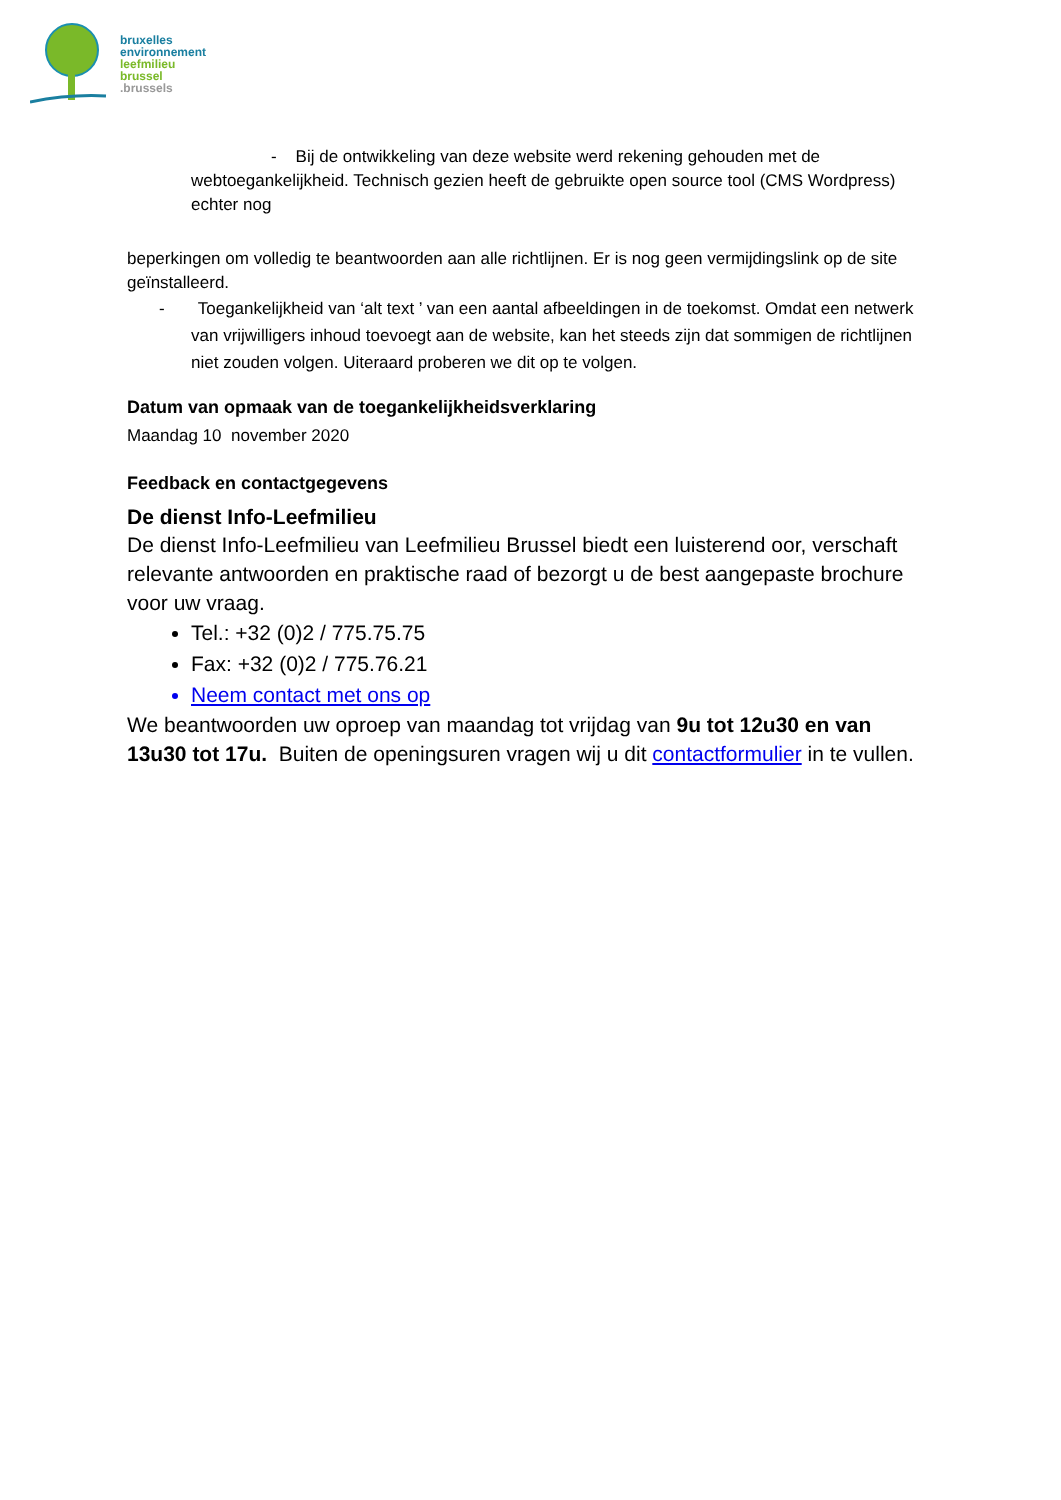bruxelles
environnement
leefmilieu
brussel
.brussels
- Bij de ontwikkeling van deze website werd rekening gehouden met de webtoegankelijkheid. Technisch gezien heeft de gebruikte open source tool (CMS Wordpress) echter nog
beperkingen om volledig te beantwoorden aan alle richtlijnen. Er is nog geen vermijdingslink op de site geïnstalleerd.
- Toegankelijkheid van ‘alt text ’ van een aantal afbeeldingen in de toekomst. Omdat een netwerk van vrijwilligers inhoud toevoegt aan de website, kan het steeds zijn dat sommigen de richtlijnen niet zouden volgen. Uiteraard proberen we dit op te volgen.
Datum van opmaak van de toegankelijkheidsverklaring
Maandag 10 november 2020
Feedback en contactgegevens
De dienst Info-Leefmilieu
De dienst Info-Leefmilieu van Leefmilieu Brussel biedt een luisterend oor, verschaft relevante antwoorden en praktische raad of bezorgt u de best aangepaste brochure voor uw vraag.
Tel.: +32 (0)2 / 775.75.75
Fax: +32 (0)2 / 775.76.21
Neem contact met ons op
We beantwoorden uw oproep van maandag tot vrijdag van 9u tot 12u30 en van 13u30 tot 17u. Buiten de openingsuren vragen wij u dit contactformulier in te vullen.